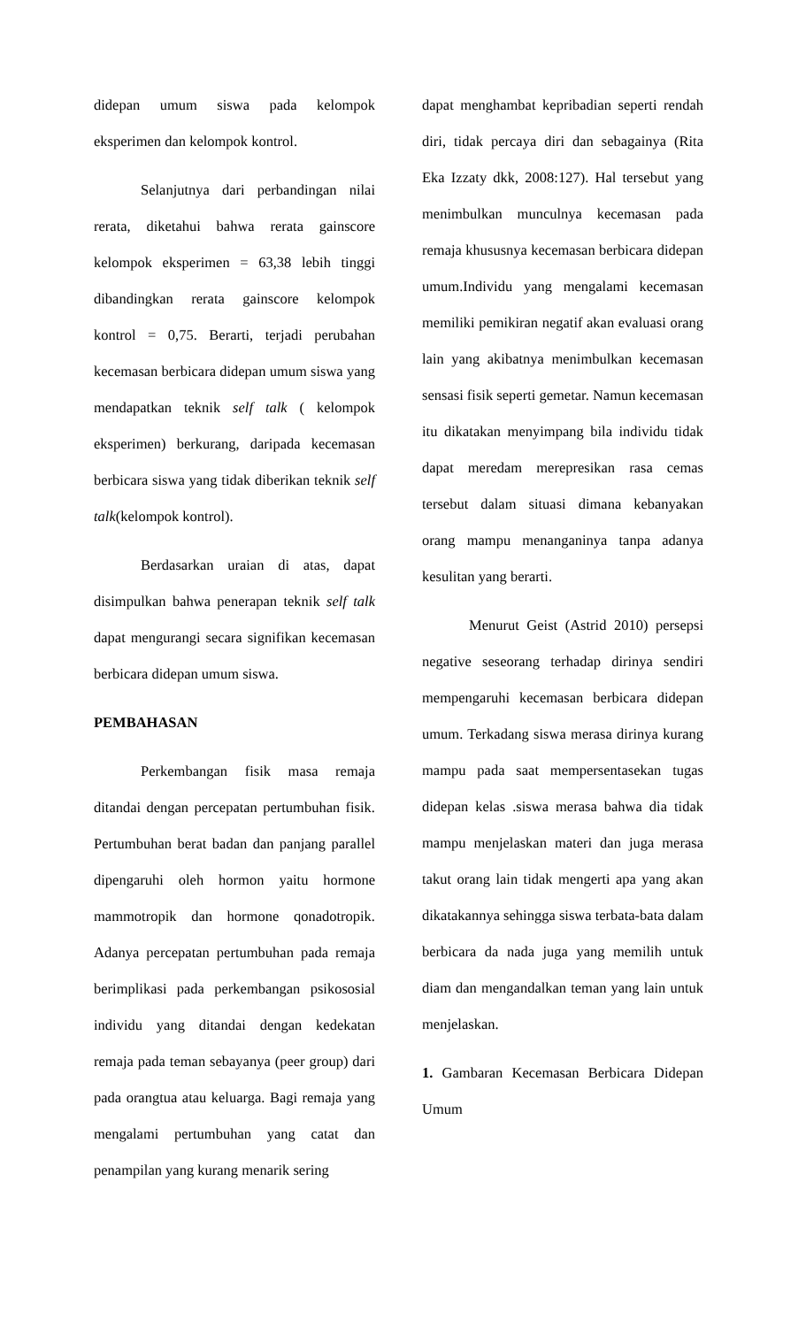didepan umum siswa pada kelompok eksperimen dan kelompok kontrol.
Selanjutnya dari perbandingan nilai rerata, diketahui bahwa rerata gainscore kelompok eksperimen = 63,38 lebih tinggi dibandingkan rerata gainscore kelompok kontrol = 0,75. Berarti, terjadi perubahan kecemasan berbicara didepan umum siswa yang mendapatkan teknik self talk ( kelompok eksperimen) berkurang, daripada kecemasan berbicara siswa yang tidak diberikan teknik self talk(kelompok kontrol).
Berdasarkan uraian di atas, dapat disimpulkan bahwa penerapan teknik self talk dapat mengurangi secara signifikan kecemasan berbicara didepan umum siswa.
PEMBAHASAN
Perkembangan fisik masa remaja ditandai dengan percepatan pertumbuhan fisik. Pertumbuhan berat badan dan panjang parallel dipengaruhi oleh hormon yaitu hormone mammotropik dan hormone qonadotropik. Adanya percepatan pertumbuhan pada remaja berimplikasi pada perkembangan psikososial individu yang ditandai dengan kedekatan remaja pada teman sebayanya (peer group) dari pada orangtua atau keluarga. Bagi remaja yang mengalami pertumbuhan yang catat dan penampilan yang kurang menarik sering
dapat menghambat kepribadian seperti rendah diri, tidak percaya diri dan sebagainya (Rita Eka Izzaty dkk, 2008:127). Hal tersebut yang menimbulkan munculnya kecemasan pada remaja khususnya kecemasan berbicara didepan umum.Individu yang mengalami kecemasan memiliki pemikiran negatif akan evaluasi orang lain yang akibatnya menimbulkan kecemasan sensasi fisik seperti gemetar. Namun kecemasan itu dikatakan menyimpang bila individu tidak dapat meredam merepresikan rasa cemas tersebut dalam situasi dimana kebanyakan orang mampu menanganinya tanpa adanya kesulitan yang berarti.
Menurut Geist (Astrid 2010) persepsi negative seseorang terhadap dirinya sendiri mempengaruhi kecemasan berbicara didepan umum. Terkadang siswa merasa dirinya kurang mampu pada saat mempersentasekan tugas didepan kelas .siswa merasa bahwa dia tidak mampu menjelaskan materi dan juga merasa takut orang lain tidak mengerti apa yang akan dikatakannya sehingga siswa terbata-bata dalam berbicara da nada juga yang memilih untuk diam dan mengandalkan teman yang lain untuk menjelaskan.
1. Gambaran Kecemasan Berbicara Didepan Umum